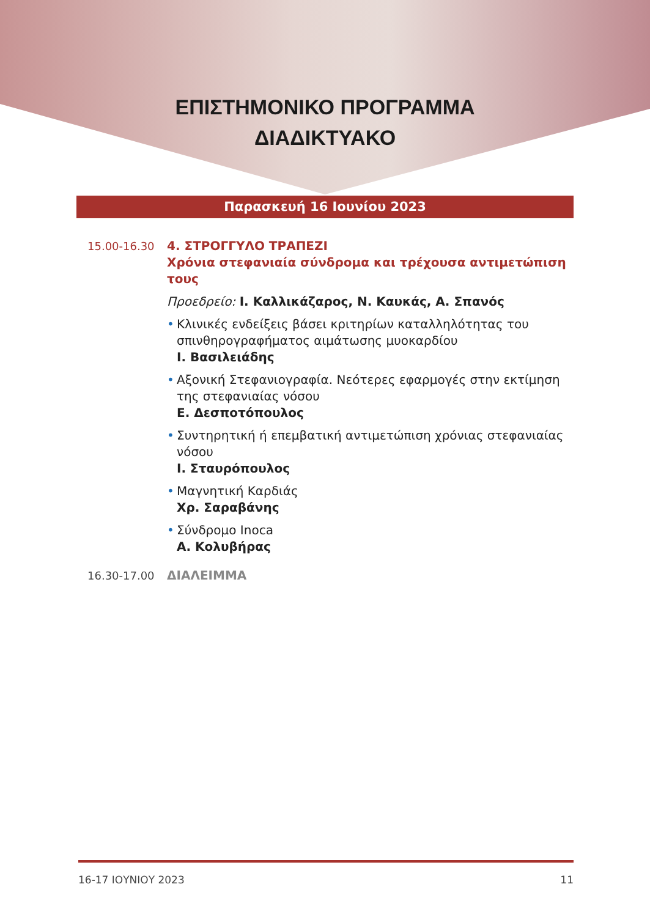ΕΠΙΣΤΗΜΟΝΙΚΟ ΠΡΟΓΡΑΜΜΑ
ΔΙΑΔΙΚΤΥΑΚΟ
Παρασκευή 16 Ιουνίου 2023
15.00-16.30
4. ΣΤΡΟΓΓΥΛΟ ΤΡΑΠΕΖΙ
Χρόνια στεφανιαία σύνδρομα και τρέχουσα αντιμετώπιση τους
Προεδρείο: Ι. Καλλικάζαρος, Ν. Καυκάς, Α. Σπανός
• Κλινικές ενδείξεις βάσει κριτηρίων καταλληλότητας του σπινθηρογραφήματος αιμάτωσης μυοκαρδίου
Ι. Βασιλειάδης
• Αξονική Στεφανιογραφία. Νεότερες εφαρμογές στην εκτίμηση της στεφανιαίας νόσου
Ε. Δεσποτόπουλος
• Συντηρητική ή επεμβατική αντιμετώπιση χρόνιας στεφανιαίας νόσου
Ι. Σταυρόπουλος
• Μαγνητική Καρδιάς
Χρ. Σαραβάνης
• Σύνδρομο Inoca
Α. Κολυβήρας
16.30-17.00
ΔΙΑΛΕΙΜΜΑ
16-17 ΙΟΥΝΙΟΥ 2023 11